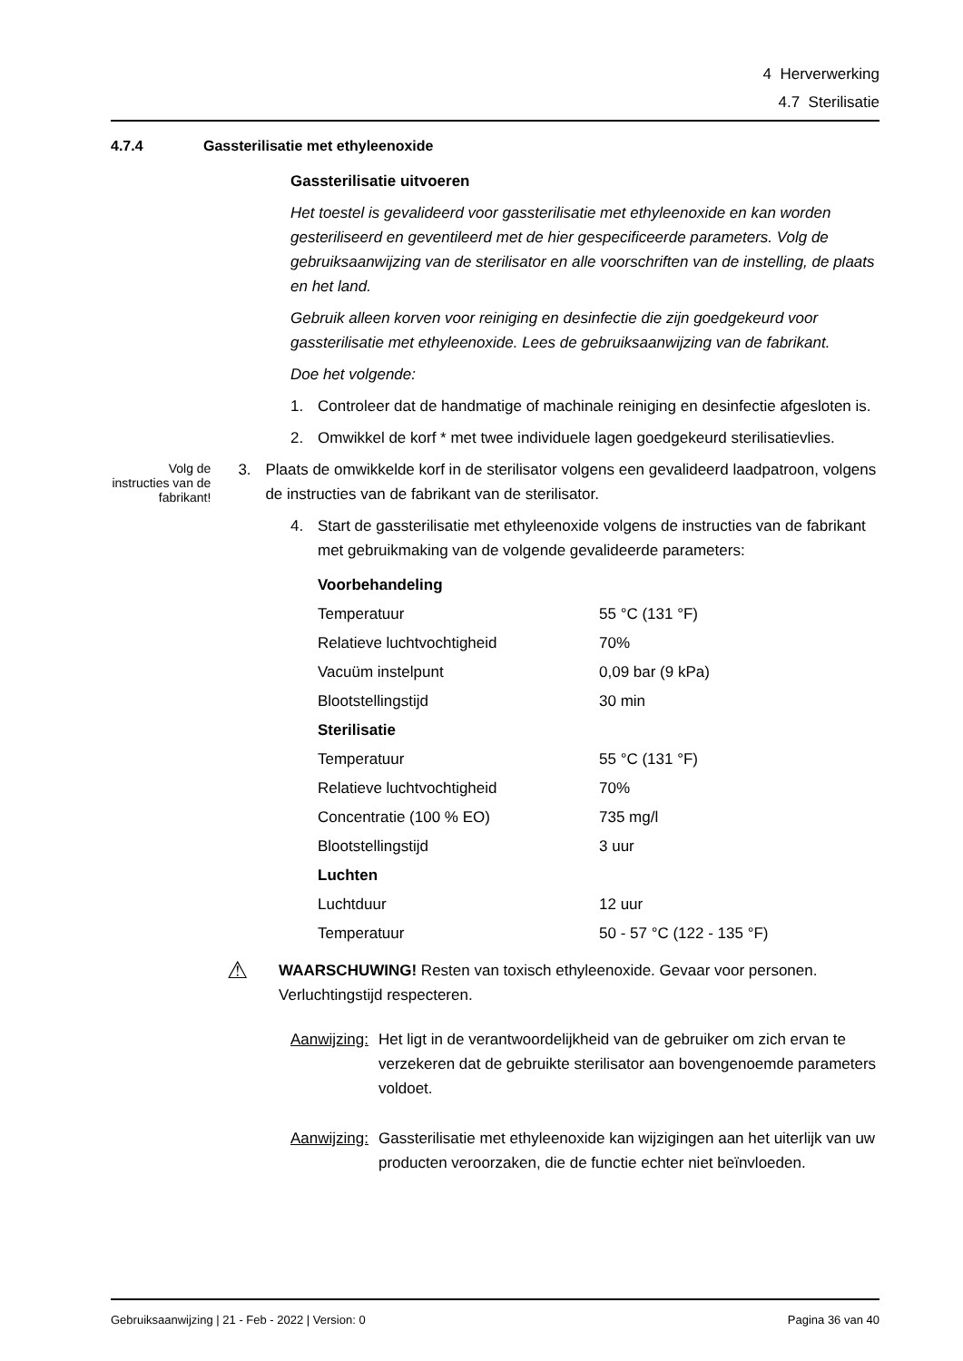4 Herverwerking
4.7 Sterilisatie
4.7.4 Gassterilisatie met ethyleenoxide
Gassterilisatie uitvoeren
Het toestel is gevalideerd voor gassterilisatie met ethyleenoxide en kan worden gesteriliseerd en geventileerd met de hier gespecificeerde parameters. Volg de gebruiksaanwijzing van de sterilisator en alle voorschriften van de instelling, de plaats en het land.
Gebruik alleen korven voor reiniging en desinfectie die zijn goedgekeurd voor gassterilisatie met ethyleenoxide. Lees de gebruiksaanwijzing van de fabrikant.
Doe het volgende:
1. Controleer dat de handmatige of machinale reiniging en desinfectie afgesloten is.
2. Omwikkel de korf * met twee individuele lagen goedgekeurd sterilisatievlies.
Volg de instructies van de fabrikant!
3. Plaats de omwikkelde korf in de sterilisator volgens een gevalideerd laadpatroon, volgens de instructies van de fabrikant van de sterilisator.
4. Start de gassterilisatie met ethyleenoxide volgens de instructies van de fabrikant met gebruikmaking van de volgende gevalideerde parameters:
| Voorbehandeling | |
| Temperatuur | 55 °C (131 °F) |
| Relatieve luchtvochtigheid | 70% |
| Vacuüm instelpunt | 0,09 bar (9 kPa) |
| Blootstellingstijd | 30 min |
| Sterilisatie | |
| Temperatuur | 55 °C (131 °F) |
| Relatieve luchtvochtigheid | 70% |
| Concentratie (100 % EO) | 735 mg/l |
| Blootstellingstijd | 3 uur |
| Luchten | |
| Luchtduur | 12 uur |
| Temperatuur | 50 - 57 °C (122 - 135 °F) |
⚠ WAARSCHUWING! Resten van toxisch ethyleenoxide. Gevaar voor personen. Verluchtingstijd respecteren.
Aanwijzing: Het ligt in de verantwoordelijkheid van de gebruiker om zich ervan te verzekeren dat de gebruikte sterilisator aan bovengenoemde parameters voldoet.
Aanwijzing: Gassterilisatie met ethyleenoxide kan wijzigingen aan het uiterlijk van uw producten veroorzaken, die de functie echter niet beïnvloeden.
Gebruiksaanwijzing | 21 - Feb - 2022 | Version: 0 Pagina 36 van 40